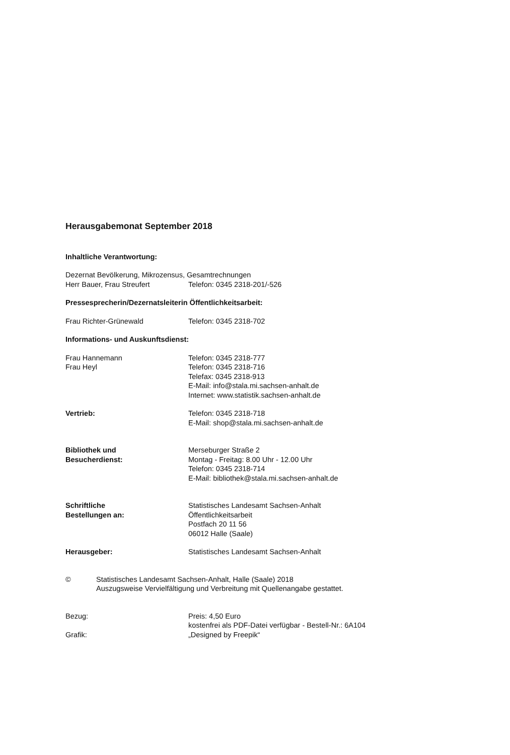Herausgabemonat September 2018
Inhaltliche Verantwortung:
Dezernat Bevölkerung, Mikrozensus, Gesamtrechnungen
Herr Bauer, Frau Streufert Telefon: 0345 2318-201/-526
Pressesprecherin/Dezernatsleiterin Öffentlichkeitsarbeit:
Frau Richter-Grünewald Telefon: 0345 2318-702
Informations- und Auskunftsdienst:
Frau Hannemann
Frau Heyl
Telefon: 0345 2318-777
Telefon: 0345 2318-716
Telefax: 0345 2318-913
E-Mail: info@stala.mi.sachsen-anhalt.de
Internet: www.statistik.sachsen-anhalt.de
Vertrieb: Telefon: 0345 2318-718
E-Mail: shop@stala.mi.sachsen-anhalt.de
Bibliothek und
Besucherdienst:
Merseburger Straße 2
Montag - Freitag: 8.00 Uhr - 12.00 Uhr
Telefon: 0345 2318-714
E-Mail: bibliothek@stala.mi.sachsen-anhalt.de
Schriftliche
Bestellungen an:
Statistisches Landesamt Sachsen-Anhalt
Öffentlichkeitsarbeit
Postfach 20 11 56
06012 Halle (Saale)
Herausgeber: Statistisches Landesamt Sachsen-Anhalt
© Statistisches Landesamt Sachsen-Anhalt, Halle (Saale) 2018
Auszugsweise Vervielfältigung und Verbreitung mit Quellenangabe gestattet.
Bezug: Preis: 4,50 Euro
kostenfrei als PDF-Datei verfügbar - Bestell-Nr.: 6A104
Grafik: „Designed by Freepik“